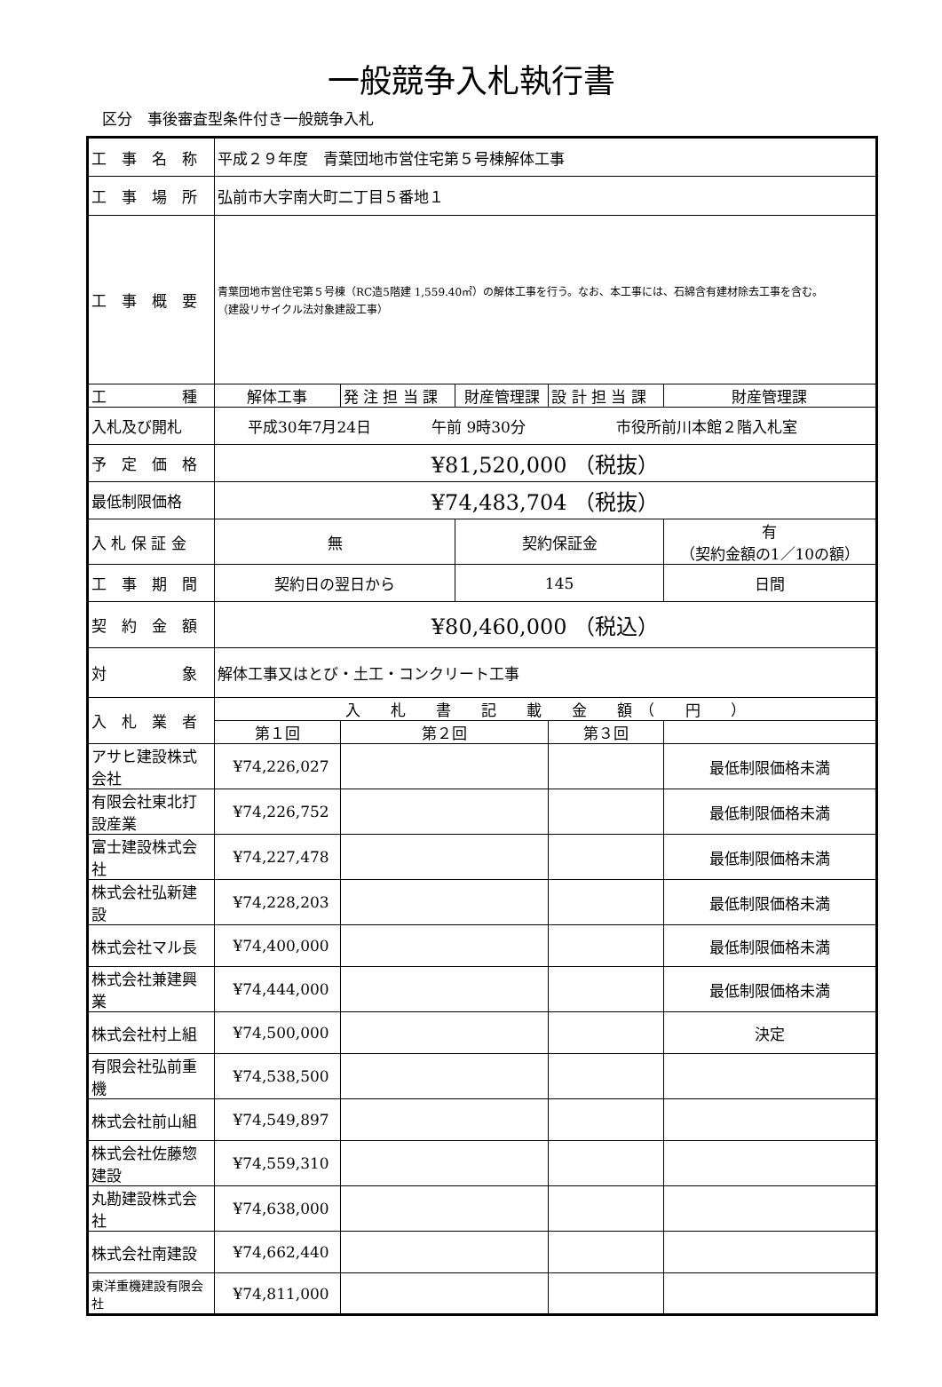一般競争入札執行書
区分　事後審査型条件付き一般競争入札
| 工 事 名 称 | 平成２９年度 青葉団地市営住宅第５号棟解体工事 | | | | | |
| 工 事 場 所 | 弘前市大字南大町二丁目５番地１ | | | | | |
| 工 事 概 要 | 青葉団地市営住宅第５号棟（RC造5階建 1,559.40㎡）の解体工事を行う。なお、本工事には、石綿含有建材除去工事を含む。 （建設リサイクル法対象建設工事） | | | | | |
| 工 種 | 解体工事 | 発 注 担 当 課 | 財産管理課 | 設 計 担 当 課 | 財産管理課 | |
| 入札及び開札 | 平成30年7月24日 午前 9時30分 市役所前川本館２階入札室 | | | | | |
| 予 定 価 格 | ¥81,520,000 （税抜） | | | | | |
| 最低制限価格 | ¥74,483,704 （税抜） | | | | | |
| 入 札 保 証 金 | 無 | | 契約保証金 | | 有 （契約金額の1／10の額） | |
| 工 事 期 間 | 契約日の翌日から | | 145 | | 日間 | |
| 契 約 金 額 | ¥80,460,000 （税込） | | | | | |
| 対 象 | 解体工事又はとび・土工・コンクリート工事 | | | | | |
| 入 札 業 者 | 入 札 書 記 載 金 額 （ 円 ） | | | | | |
| | 第１回 | 第２回 | | 第３回 | | |
| アサヒ建設株式会社 | ¥74,226,027 | | | | | 最低制限価格未満 |
| 有限会社東北打設産業 | ¥74,226,752 | | | | | 最低制限価格未満 |
| 富士建設株式会社 | ¥74,227,478 | | | | | 最低制限価格未満 |
| 株式会社弘新建設 | ¥74,228,203 | | | | | 最低制限価格未満 |
| 株式会社マル長 | ¥74,400,000 | | | | | 最低制限価格未満 |
| 株式会社兼建興業 | ¥74,444,000 | | | | | 最低制限価格未満 |
| 株式会社村上組 | ¥74,500,000 | | | | | 決定 |
| 有限会社弘前重機 | ¥74,538,500 | | | | | |
| 株式会社前山組 | ¥74,549,897 | | | | | |
| 株式会社佐藤惣建設 | ¥74,559,310 | | | | | |
| 丸勘建設株式会社 | ¥74,638,000 | | | | | |
| 株式会社南建設 | ¥74,662,440 | | | | | |
| 東洋重機建設有限会社 | ¥74,811,000 | | | | | |